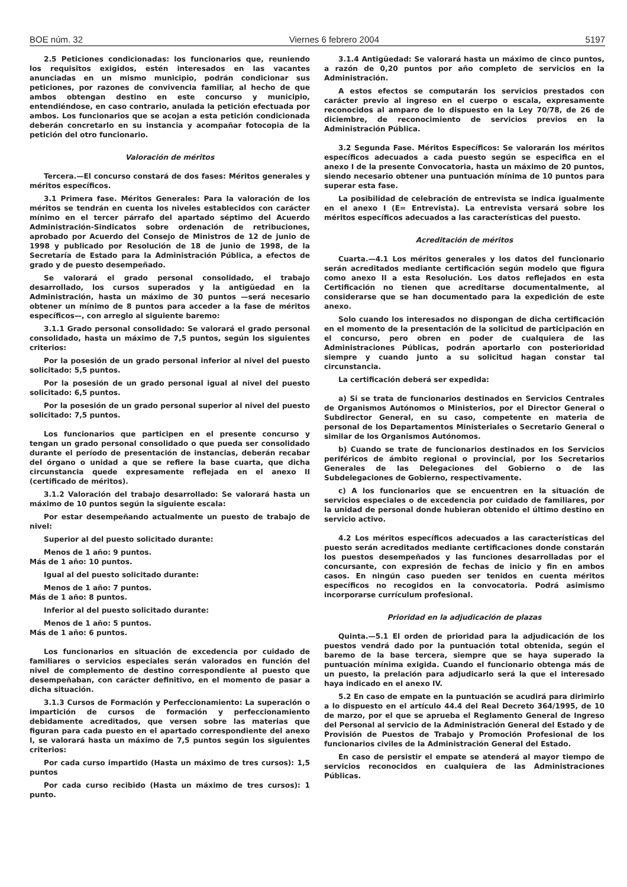BOE núm. 32 Viernes 6 febrero 2004 5197
2.5 Peticiones condicionadas: los funcionarios que, reuniendo los requisitos exigidos, estén interesados en las vacantes anunciadas en un mismo municipio, podrán condicionar sus peticiones, por razones de convivencia familiar, al hecho de que ambos obtengan destino en este concurso y municipio, entendiéndose, en caso contrario, anulada la petición efectuada por ambos. Los funcionarios que se acojan a esta petición condicionada deberán concretarlo en su instancia y acompañar fotocopia de la petición del otro funcionario.
Valoración de méritos
Tercera.—El concurso constará de dos fases: Méritos generales y méritos específicos.
3.1 Primera fase. Méritos Generales: Para la valoración de los méritos se tendrán en cuenta los niveles establecidos con carácter mínimo en el tercer párrafo del apartado séptimo del Acuerdo Administración-Sindicatos sobre ordenación de retribuciones, aprobado por Acuerdo del Consejo de Ministros de 12 de junio de 1998 y publicado por Resolución de 18 de junio de 1998, de la Secretaría de Estado para la Administración Pública, a efectos de grado y de puesto desempeñado.
Se valorará el grado personal consolidado, el trabajo desarrollado, los cursos superados y la antigüedad en la Administración, hasta un máximo de 30 puntos —será necesario obtener un mínimo de 8 puntos para acceder a la fase de méritos específicos—, con arreglo al siguiente baremo:
3.1.1 Grado personal consolidado: Se valorará el grado personal consolidado, hasta un máximo de 7,5 puntos, según los siguientes criterios:
Por la posesión de un grado personal inferior al nivel del puesto solicitado: 5,5 puntos.
Por la posesión de un grado personal igual al nivel del puesto solicitado: 6,5 puntos.
Por la posesión de un grado personal superior al nivel del puesto solicitado: 7,5 puntos.
Los funcionarios que participen en el presente concurso y tengan un grado personal consolidado o que pueda ser consolidado durante el período de presentación de instancias, deberán recabar del órgano o unidad a que se refiere la base cuarta, que dicha circunstancia quede expresamente reflejada en el anexo II (certificado de méritos).
3.1.2 Valoración del trabajo desarrollado: Se valorará hasta un máximo de 10 puntos según la siguiente escala:
Por estar desempeñando actualmente un puesto de trabajo de nivel:
Superior al del puesto solicitado durante:
Menos de 1 año: 9 puntos.
Más de 1 año: 10 puntos.
Igual al del puesto solicitado durante:
Menos de 1 año: 7 puntos.
Más de 1 año: 8 puntos.
Inferior al del puesto solicitado durante:
Menos de 1 año: 5 puntos.
Más de 1 año: 6 puntos.
Los funcionarios en situación de excedencia por cuidado de familiares o servicios especiales serán valorados en función del nivel de complemento de destino correspondiente al puesto que desempeñaban, con carácter definitivo, en el momento de pasar a dicha situación.
3.1.3 Cursos de Formación y Perfeccionamiento: La superación o impartición de cursos de formación y perfeccionamiento debidamente acreditados, que versen sobre las materias que figuran para cada puesto en el apartado correspondiente del anexo I, se valorará hasta un máximo de 7,5 puntos según los siguientes criterios:
Por cada curso impartido (Hasta un máximo de tres cursos): 1,5 puntos
Por cada curso recibido (Hasta un máximo de tres cursos): 1 punto.
3.1.4 Antigüedad: Se valorará hasta un máximo de cinco puntos, a razón de 0,20 puntos por año completo de servicios en la Administración.
A estos efectos se computarán los servicios prestados con carácter previo al ingreso en el cuerpo o escala, expresamente reconocidos al amparo de lo dispuesto en la Ley 70/78, de 26 de diciembre, de reconocimiento de servicios previos en la Administración Pública.
3.2 Segunda Fase. Méritos Específicos: Se valorarán los méritos específicos adecuados a cada puesto según se especifica en el anexo I de la presente Convocatoria, hasta un máximo de 20 puntos, siendo necesario obtener una puntuación mínima de 10 puntos para superar esta fase.
La posibilidad de celebración de entrevista se indica igualmente en el anexo I (E= Entrevista). La entrevista versará sobre los méritos específicos adecuados a las características del puesto.
Acreditación de méritos
Cuarta.—4.1 Los méritos generales y los datos del funcionario serán acreditados mediante certificación según modelo que figura como anexo II a esta Resolución. Los datos reflejados en esta Certificación no tienen que acreditarse documentalmente, al considerarse que se han documentado para la expedición de este anexo.
Solo cuando los interesados no dispongan de dicha certificación en el momento de la presentación de la solicitud de participación en el concurso, pero obren en poder de cualquiera de las Administraciones Públicas, podrán aportarlo con posterioridad siempre y cuando junto a su solicitud hagan constar tal circunstancia.
La certificación deberá ser expedida:
a) Si se trata de funcionarios destinados en Servicios Centrales de Organismos Autónomos o Ministerios, por el Director General o Subdirector General, en su caso, competente en materia de personal de los Departamentos Ministeriales o Secretario General o similar de los Organismos Autónomos.
b) Cuando se trate de funcionarios destinados en los Servicios periféricos de ámbito regional o provincial, por los Secretarios Generales de las Delegaciones del Gobierno o de las Subdelegaciones de Gobierno, respectivamente.
c) A los funcionarios que se encuentren en la situación de servicios especiales o de excedencia por cuidado de familiares, por la unidad de personal donde hubieran obtenido el último destino en servicio activo.
4.2 Los méritos específicos adecuados a las características del puesto serán acreditados mediante certificaciones donde constarán los puestos desempeñados y las funciones desarrolladas por el concursante, con expresión de fechas de inicio y fin en ambos casos. En ningún caso pueden ser tenidos en cuenta méritos específicos no recogidos en la convocatoria. Podrá asimismo incorporarse currículum profesional.
Prioridad en la adjudicación de plazas
Quinta.—5.1 El orden de prioridad para la adjudicación de los puestos vendrá dado por la puntuación total obtenida, según el baremo de la base tercera, siempre que se haya superado la puntuación mínima exigida. Cuando el funcionario obtenga más de un puesto, la prelación para adjudicarlo será la que el interesado haya indicado en el anexo IV.
5.2 En caso de empate en la puntuación se acudirá para dirimirlo a lo dispuesto en el artículo 44.4 del Real Decreto 364/1995, de 10 de marzo, por el que se aprueba el Reglamento General de Ingreso del Personal al servicio de la Administración General del Estado y de Provisión de Puestos de Trabajo y Promoción Profesional de los funcionarios civiles de la Administración General del Estado.
En caso de persistir el empate se atenderá al mayor tiempo de servicios reconocidos en cualquiera de las Administraciones Públicas.